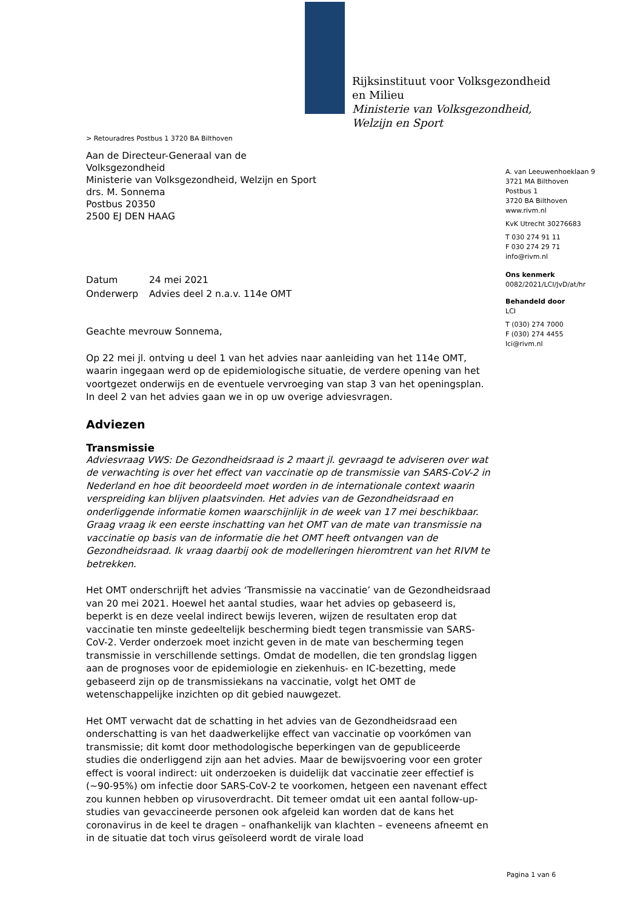Rijksinstituut voor Volksgezondheid
en Milieu
Ministerie van Volksgezondheid,
Welzijn en Sport
> Retouradres Postbus 1 3720 BA Bilthoven
Aan de Directeur-Generaal van de
Volksgezondheid
Ministerie van Volksgezondheid, Welzijn en Sport
drs. M. Sonnema
Postbus 20350
2500 EJ DEN HAAG
Datum 24 mei 2021
Onderwerp Advies deel 2 n.a.v. 114e OMT
Geachte mevrouw Sonnema,
Op 22 mei jl. ontving u deel 1 van het advies naar aanleiding van het 114e OMT, waarin ingegaan werd op de epidemiologische situatie, de verdere opening van het voortgezet onderwijs en de eventuele vervroeging van stap 3 van het openingsplan. In deel 2 van het advies gaan we in op uw overige adviesvragen.
Adviezen
Transmissie
Adviesvraag VWS: De Gezondheidsraad is 2 maart jl. gevraagd te adviseren over wat de verwachting is over het effect van vaccinatie op de transmissie van SARS-CoV-2 in Nederland en hoe dit beoordeeld moet worden in de internationale context waarin verspreiding kan blijven plaatsvinden. Het advies van de Gezondheidsraad en onderliggende informatie komen waarschijnlijk in de week van 17 mei beschikbaar. Graag vraag ik een eerste inschatting van het OMT van de mate van transmissie na vaccinatie op basis van de informatie die het OMT heeft ontvangen van de Gezondheidsraad. Ik vraag daarbij ook de modelleringen hieromtrent van het RIVM te betrekken.
Het OMT onderschrijft het advies ‘Transmissie na vaccinatie’ van de Gezondheidsraad van 20 mei 2021. Hoewel het aantal studies, waar het advies op gebaseerd is, beperkt is en deze veelal indirect bewijs leveren, wijzen de resultaten erop dat vaccinatie ten minste gedeeltelijk bescherming biedt tegen transmissie van SARS-CoV-2. Verder onderzoek moet inzicht geven in de mate van bescherming tegen transmissie in verschillende settings. Omdat de modellen, die ten grondslag liggen aan de prognoses voor de epidemiologie en ziekenhuis- en IC-bezetting, mede gebaseerd zijn op de transmissiekans na vaccinatie, volgt het OMT de wetenschappelijke inzichten op dit gebied nauwgezet.
Het OMT verwacht dat de schatting in het advies van de Gezondheidsraad een onderschatting is van het daadwerkelijke effect van vaccinatie op voorkómen van transmissie; dit komt door methodologische beperkingen van de gepubliceerde studies die onderliggend zijn aan het advies. Maar de bewijsvoering voor een groter effect is vooral indirect: uit onderzoeken is duidelijk dat vaccinatie zeer effectief is (~90-95%) om infectie door SARS-CoV-2 te voorkomen, hetgeen een navenant effect zou kunnen hebben op virusoverdracht. Dit temeer omdat uit een aantal follow-up-studies van gevaccineerde personen ook afgeleid kan worden dat de kans het coronavirus in de keel te dragen – onafhankelijk van klachten – eveneens afneemt en in de situatie dat toch virus geïsoleerd wordt de virale load
A. van Leeuwenhoeklaan 9
3721 MA Bilthoven
Postbus 1
3720 BA Bilthoven
www.rivm.nl
KvK Utrecht 30276683
T 030 274 91 11
F 030 274 29 71
info@rivm.nl
Ons kenmerk
0082/2021/LCI/JvD/at/hr
Behandeld door
LCI
T (030) 274 7000
F (030) 274 4455
lci@rivm.nl
Pagina 1 van 6